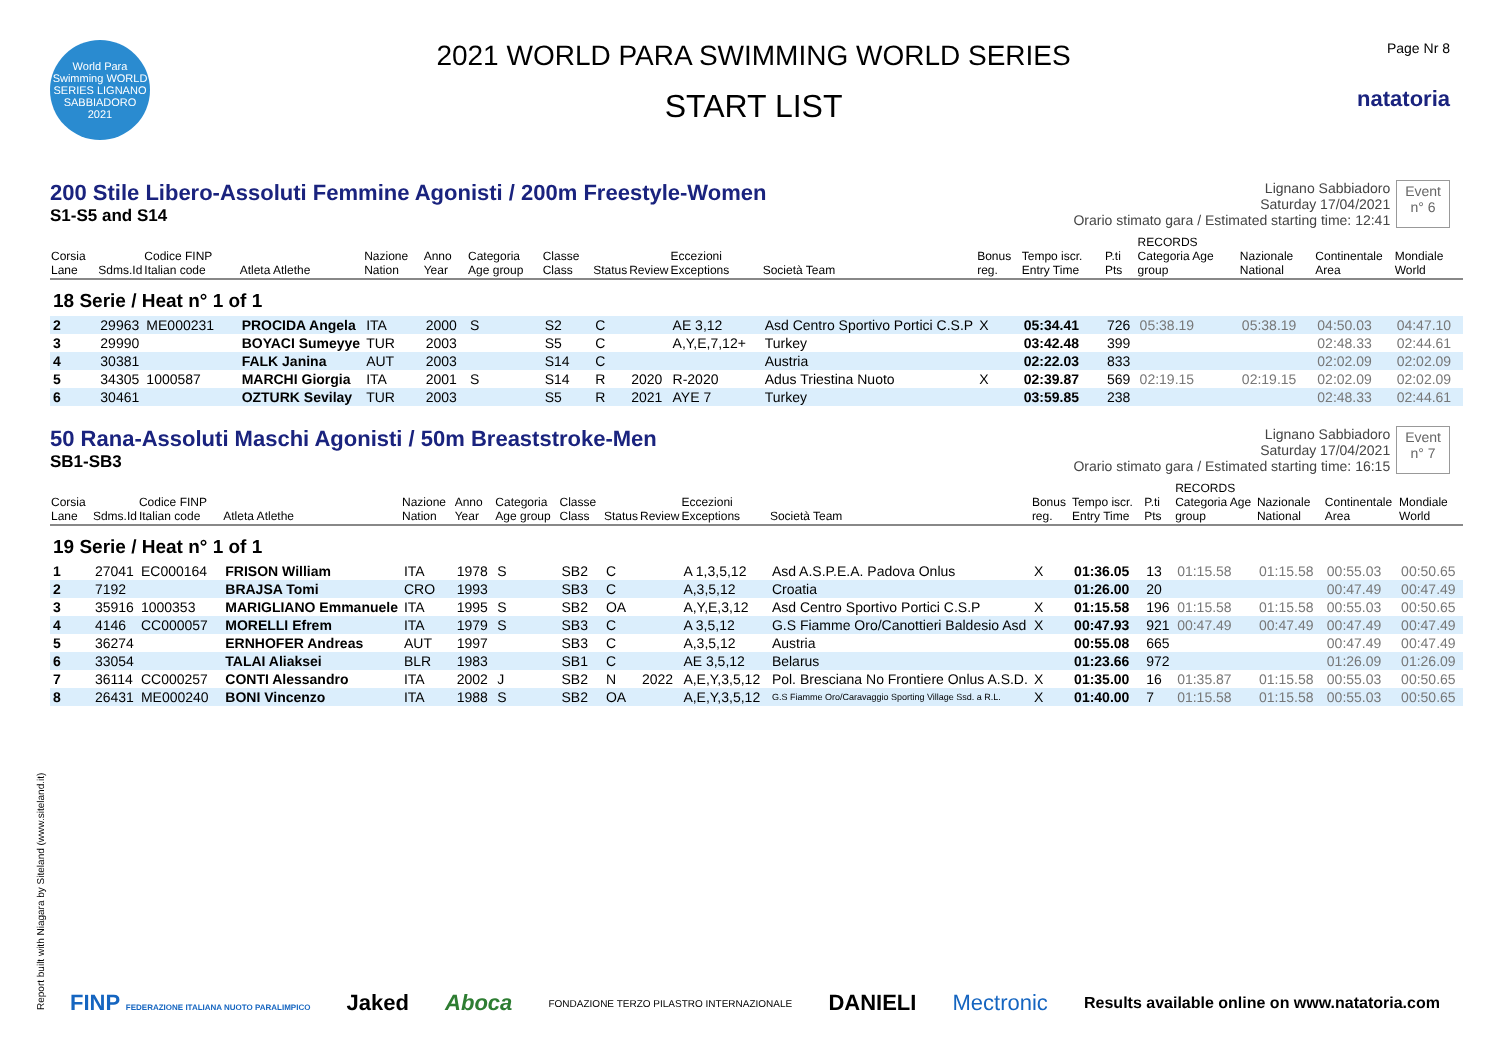World Para Swimming WORLD SERIES LIGNANO SABBIADORO 2021
2021 WORLD PARA SWIMMING WORLD SERIES
START LIST
Page Nr 8
natatoria
200 Stile Libero-Assoluti Femmine Agonisti / 200m Freestyle-Women
S1-S5 and S14
Lignano Sabbiadoro
Saturday 17/04/2021
Orario stimato gara / Estimated starting time: 12:41
Event
n° 6
| Corsia Lane | Sdms.Id | Codice FINP Italian code | Atleta Atlethe | Nazione Nation | Anno Year | Categoria Age group | Classe Class | Status | Review | Eccezioni Exceptions | Società Team | Bonus reg. | Tempo iscr. Entry Time | P.ti Pts | RECORDS Categoria Age group | Nazionale National | Continentale Area | Mondiale World |
| --- | --- | --- | --- | --- | --- | --- | --- | --- | --- | --- | --- | --- | --- | --- | --- | --- | --- | --- |
| 18 Serie / Heat n° 1 of 1 | | | | | | | | | | | | | | | | | | |
| 2 | 29963 | ME000231 | PROCIDA Angela | ITA | 2000 | S | S2 | C | | AE 3,12 | Asd Centro Sportivo Portici C.S.P | X | 05:34.41 | 726 | 05:38.19 | 05:38.19 | 04:50.03 | 04:47.10 |
| 3 | 29990 | | BOYACI Sumeyye | TUR | 2003 | | S5 | C | | A,Y,E,7,12+ | Turkey | | 03:42.48 | 399 | | | 02:48.33 | 02:44.61 |
| 4 | 30381 | | FALK Janina | AUT | 2003 | | S14 | C | | | Austria | | 02:22.03 | 833 | | | 02:02.09 | 02:02.09 |
| 5 | 34305 | 1000587 | MARCHI Giorgia | ITA | 2001 | S | S14 | R | 2020 | R-2020 | Adus Triestina Nuoto | X | 02:39.87 | 569 | 02:19.15 | 02:19.15 | 02:02.09 | 02:02.09 |
| 6 | 30461 | | OZTURK Sevilay | TUR | 2003 | | S5 | R | 2021 | AYE 7 | Turkey | | 03:59.85 | 238 | | | 02:48.33 | 02:44.61 |
50 Rana-Assoluti Maschi Agonisti / 50m Breaststroke-Men
SB1-SB3
Lignano Sabbiadoro
Saturday 17/04/2021
Orario stimato gara / Estimated starting time: 16:15
Event
n° 7
| Corsia Lane | Sdms.Id | Codice FINP Italian code | Atleta Atlethe | Nazione Nation | Anno Year | Categoria Age group | Classe Class | Status | Review | Eccezioni Exceptions | Società Team | Bonus reg. | Tempo iscr. Entry Time | P.ti Pts | RECORDS Categoria Age group | Nazionale National | Continentale Area | Mondiale World |
| --- | --- | --- | --- | --- | --- | --- | --- | --- | --- | --- | --- | --- | --- | --- | --- | --- | --- | --- |
| 19 Serie / Heat n° 1 of 1 | | | | | | | | | | | | | | | | | | |
| 1 | 27041 | EC000164 | FRISON William | ITA | 1978 | S | SB2 | C | | A 1,3,5,12 | Asd A.S.P.E.A. Padova Onlus | X | 01:36.05 | 13 | 01:15.58 | 01:15.58 | 00:55.03 | 00:50.65 |
| 2 | 7192 | | BRAJSA Tomi | CRO | 1993 | | SB3 | C | | A,3,5,12 | Croatia | | 01:26.00 | 20 | | | 00:47.49 | 00:47.49 |
| 3 | 35916 | 1000353 | MARIGLIANO Emmanuele | ITA | 1995 | S | SB2 | OA | | A,Y,E,3,12 | Asd Centro Sportivo Portici C.S.P | X | 01:15.58 | 196 | 01:15.58 | 01:15.58 | 00:55.03 | 00:50.65 |
| 4 | 4146 | CC000057 | MORELLI Efrem | ITA | 1979 | S | SB3 | C | | A 3,5,12 | G.S Fiamme Oro/Canottieri Baldesio Asd | X | 00:47.93 | 921 | 00:47.49 | 00:47.49 | 00:47.49 | 00:47.49 |
| 5 | 36274 | | ERNHOFER Andreas | AUT | 1997 | | SB3 | C | | A,3,5,12 | Austria | | 00:55.08 | 665 | | | 00:47.49 | 00:47.49 |
| 6 | 33054 | | TALAI Aliaksei | BLR | 1983 | | SB1 | C | | AE 3,5,12 | Belarus | | 01:23.66 | 972 | | | 01:26.09 | 01:26.09 |
| 7 | 36114 | CC000257 | CONTI Alessandro | ITA | 2002 | J | SB2 | N | 2022 | A,E,Y,3,5,12 | Pol. Bresciana No Frontiere Onlus A.S.D. | X | 01:35.00 | 16 | 01:35.87 | 01:15.58 | 00:55.03 | 00:50.65 |
| 8 | 26431 | ME000240 | BONI Vincenzo | ITA | 1988 | S | SB2 | OA | | A,E,Y,3,5,12 | G.S Fiamme Oro/Caravaggio Sporting Village Ssd. a R.L. | X | 01:40.00 | 7 | 01:15.58 | 01:15.58 | 00:55.03 | 00:50.65 |
Report built with Niagara by Siteland (www.siteland.it)
FINP FEDERAZIONE ITALIANA NUOTO PARALIMPICO Jaked Aboca FONDAZIONE TERZO PILASTRO INTERNAZIONALE DANIELI Mectronic Results available online on www.natatoria.com